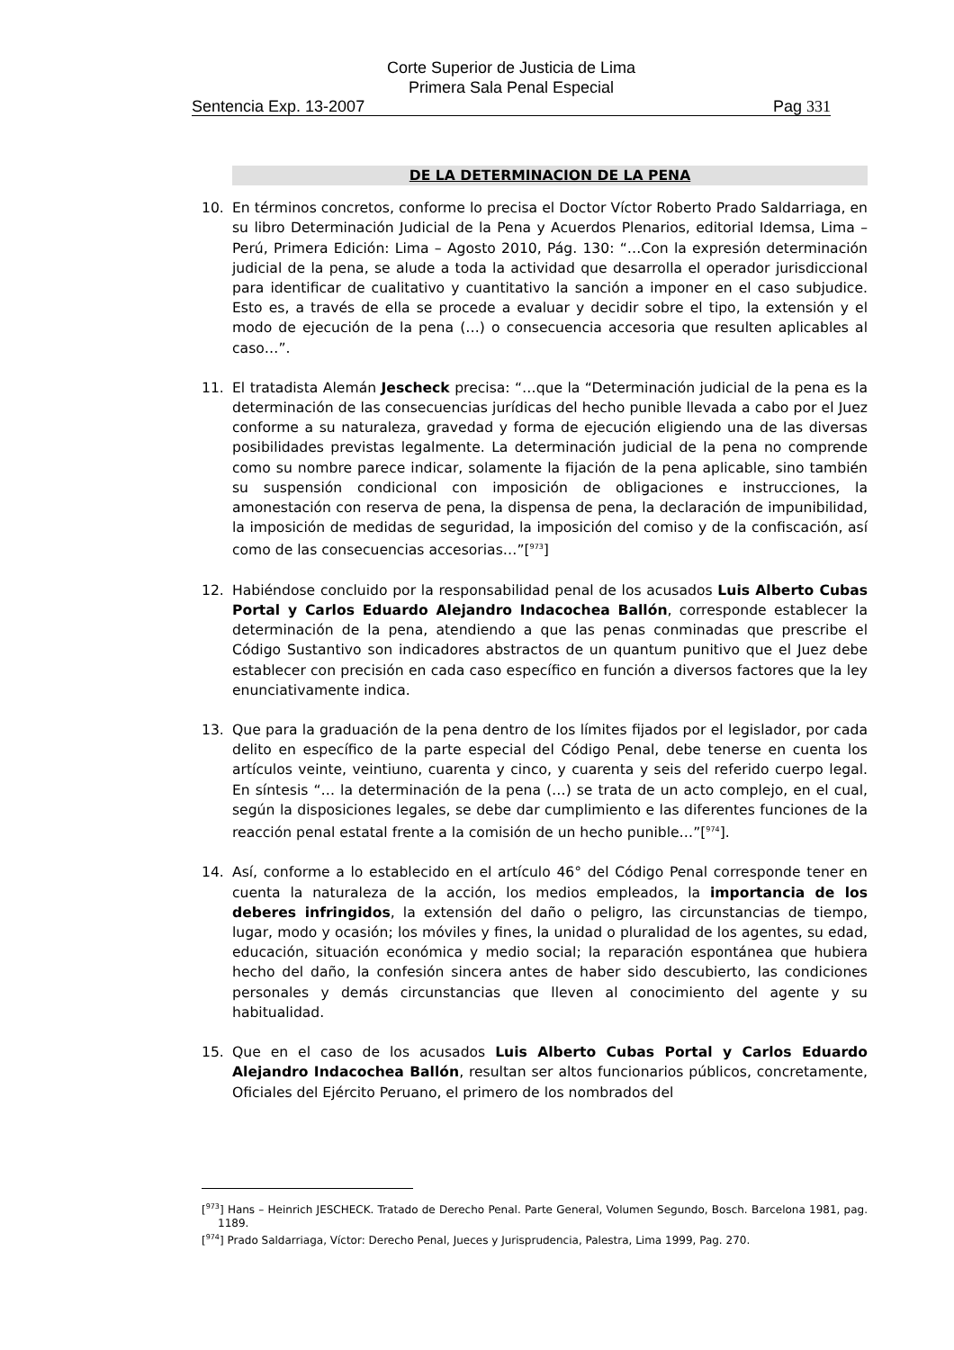Corte Superior de Justicia de Lima
Primera Sala Penal Especial
Sentencia Exp. 13-2007 Pag 331
DE LA DETERMINACION DE LA PENA
10. En términos concretos, conforme lo precisa el Doctor Víctor Roberto Prado Saldarriaga, en su libro Determinación Judicial de la Pena y Acuerdos Plenarios, editorial Idemsa, Lima – Perú, Primera Edición: Lima – Agosto 2010, Pág. 130: “…Con la expresión determinación judicial de la pena, se alude a toda la actividad que desarrolla el operador jurisdiccional para identificar de cualitativo y cuantitativo la sanción a imponer en el caso subjudice. Esto es, a través de ella se procede a evaluar y decidir sobre el tipo, la extensión y el modo de ejecución de la pena (…) o consecuencia accesoria que resulten aplicables al caso…”.
11. El tratadista Alemán Jescheck precisa: “…que la “Determinación judicial de la pena es la determinación de las consecuencias jurídicas del hecho punible llevada a cabo por el Juez conforme a su naturaleza, gravedad y forma de ejecución eligiendo una de las diversas posibilidades previstas legalmente. La determinación judicial de la pena no comprende como su nombre parece indicar, solamente la fijación de la pena aplicable, sino también su suspensión condicional con imposición de obligaciones e instrucciones, la amonestación con reserva de pena, la dispensa de pena, la declaración de impunibilidad, la imposición de medidas de seguridad, la imposición del comiso y de la confiscación, así como de las consecuencias accesorias…”[<sup>973</sup>]
12. Habiéndose concluido por la responsabilidad penal de los acusados Luis Alberto Cubas Portal y Carlos Eduardo Alejandro Indacochea Ballón, corresponde establecer la determinación de la pena, atendiendo a que las penas conminadas que prescribe el Código Sustantivo son indicadores abstractos de un quantum punitivo que el Juez debe establecer con precisión en cada caso específico en función a diversos factores que la ley enunciativamente indica.
13. Que para la graduación de la pena dentro de los límites fijados por el legislador, por cada delito en específico de la parte especial del Código Penal, debe tenerse en cuenta los artículos veinte, veintiuno, cuarenta y cinco, y cuarenta y seis del referido cuerpo legal. En síntesis “… la determinación de la pena (…) se trata de un acto complejo, en el cual, según la disposiciones legales, se debe dar cumplimiento e las diferentes funciones de la reacción penal estatal frente a la comisión de un hecho punible…”[<sup>974</sup>].
14. Así, conforme a lo establecido en el artículo 46° del Código Penal corresponde tener en cuenta la naturaleza de la acción, los medios empleados, la importancia de los deberes infringidos, la extensión del daño o peligro, las circunstancias de tiempo, lugar, modo y ocasión; los móviles y fines, la unidad o pluralidad de los agentes, su edad, educación, situación económica y medio social; la reparación espontánea que hubiera hecho del daño, la confesión sincera antes de haber sido descubierto, las condiciones personales y demás circunstancias que lleven al conocimiento del agente y su habitualidad.
15. Que en el caso de los acusados Luis Alberto Cubas Portal y Carlos Eduardo Alejandro Indacochea Ballón, resultan ser altos funcionarios públicos, concretamente, Oficiales del Ejército Peruano, el primero de los nombrados del
[<sup>973</sup>] Hans – Heinrich JESCHECK. Tratado de Derecho Penal. Parte General, Volumen Segundo, Bosch. Barcelona 1981, pag. 1189.
[<sup>974</sup>] Prado Saldarriaga, Víctor: Derecho Penal, Jueces y Jurisprudencia, Palestra, Lima 1999, Pag. 270.